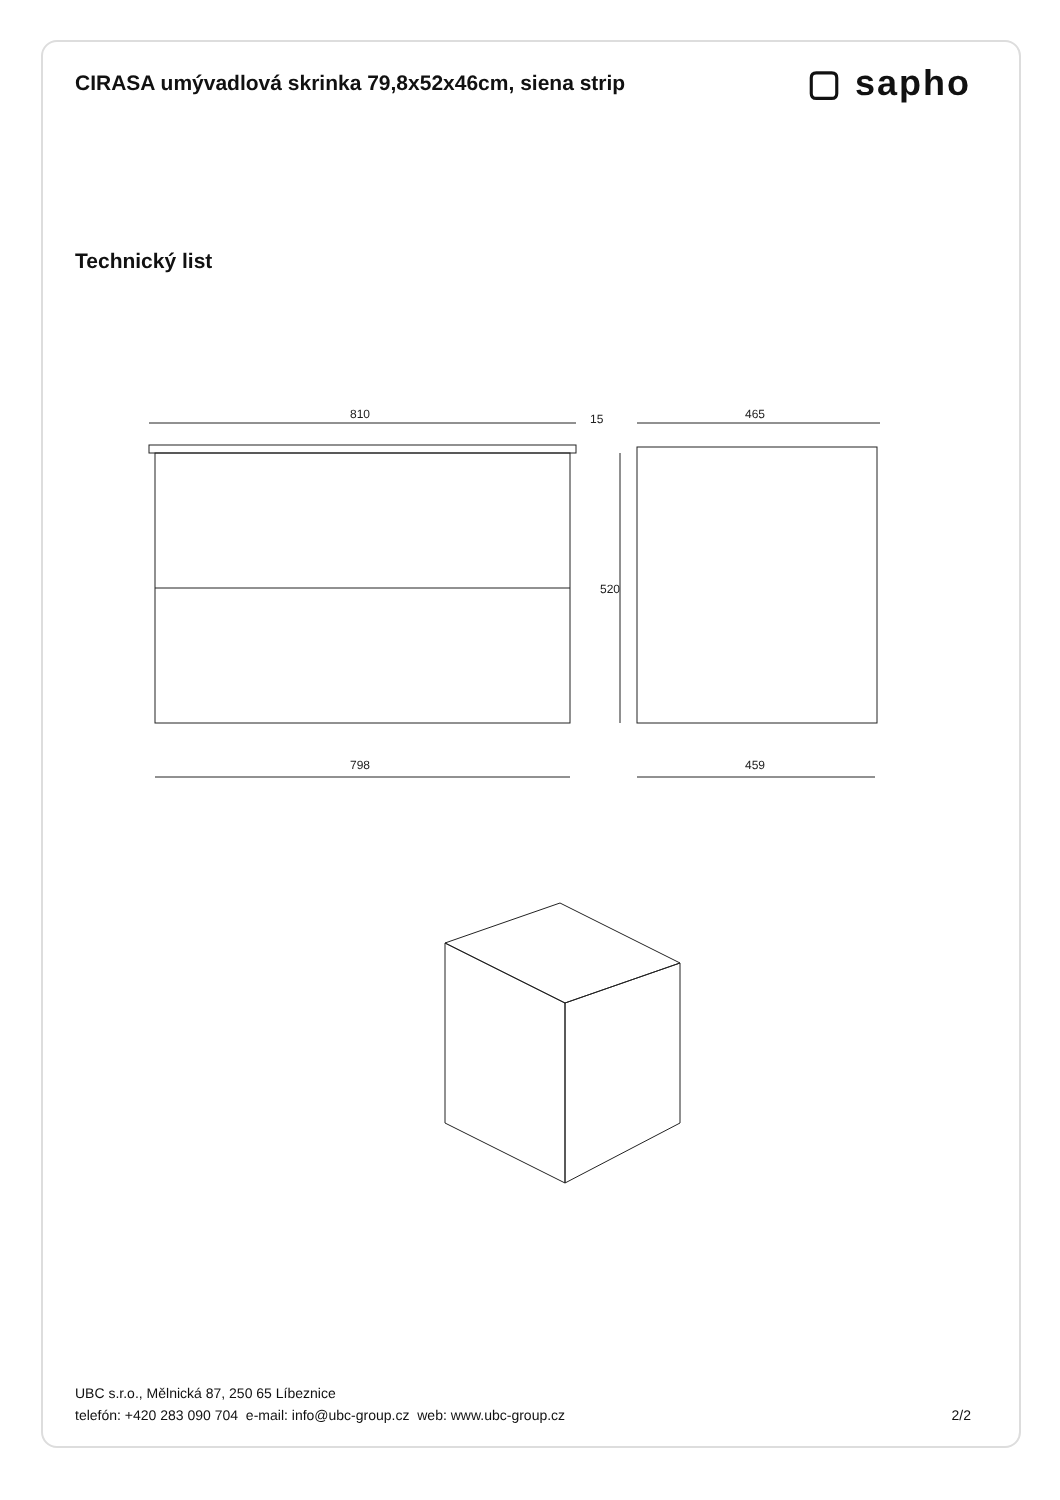CIRASA umývadlová skrinka 79,8x52x46cm, siena strip
▢ sapho
Technický list
810
798
520
15
465
459
UBC s.r.o., Mělnická 87, 250 65 Líbeznice
telefón: +420 283 090 704 e-mail: info@ubc-group.cz web: www.ubc-group.cz
2/2